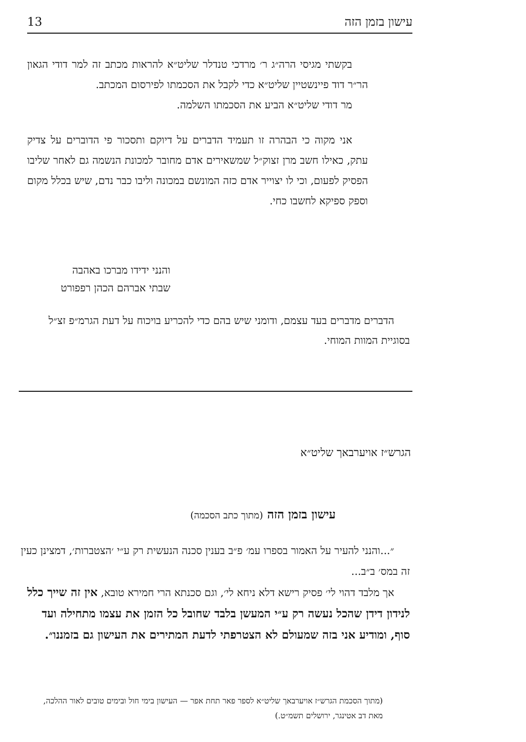עישון בזמן הזה 13
בקשתי מגיסי הרה״ג ר׳ מרדכי טנדלר שליט״א להראות מכתב זה למר דודי הגאון הר״ר דוד פיינשטיין שליט״א כדי לקבל את הסכמתו לפירסום המכתב.
מר דודי שליט״א הביע את הסכמתו השלמה.
אני מקוה כי הבהרה זו תעמיד הדברים על דיוקם ותסכור פי הדוברים על צדיק עתק, כאילו חשב מרן זצוק״ל שמשאירים אדם מחובר למכונת הנשמה גם לאחר שליבו הפסיק לפעום, וכי לו יצוייר אדם כזה המונשם במכונה וליבו כבר נדם, שיש בכלל מקום וספק ספיקא לחשבו כחי.
והנני ידידו מברכו באהבה
שבתי אברהם הכהן רפפורט
הדברים מדברים בעד עצמם, ודומני שיש בהם כדי להכריע בויכוח על דעת הגרמ״פ זצ״ל בסוגיית המוות המוחי.
הגרש״ז אויערבאך שליט״א
עישון בזמן הזה (מתוך כתב הסכמה)
״...והנני להעיר על האמור בספרו עמ׳ פ״ב בענין סכנה הנעשית רק ע״י ׳הצטברות׳, דמצינן כעין זה במס׳ ב״ב...
אך מלבד דהוי לי׳ פסיק רישא דלא ניחא לי׳, וגם סכנתא הרי חמירא טובא, אין זה שייך כלל לנידון דידן שהכל נעשה רק ע״י המעשן בלבד שחובל כל הזמן את עצמו מתחילה ועד סוף, ומודיע אני בזה שמעולם לא הצטרפתי לדעת המתירים את העישון גם בזמננו״.
(מתוך הסכמת הגרש״ז אויערבאך שליט״א לספר פאר תחת אפר — העישון בימי חול ובימים טובים לאור ההלכה, מאת דב אטינגר, ירושלים תשמ״ט.)